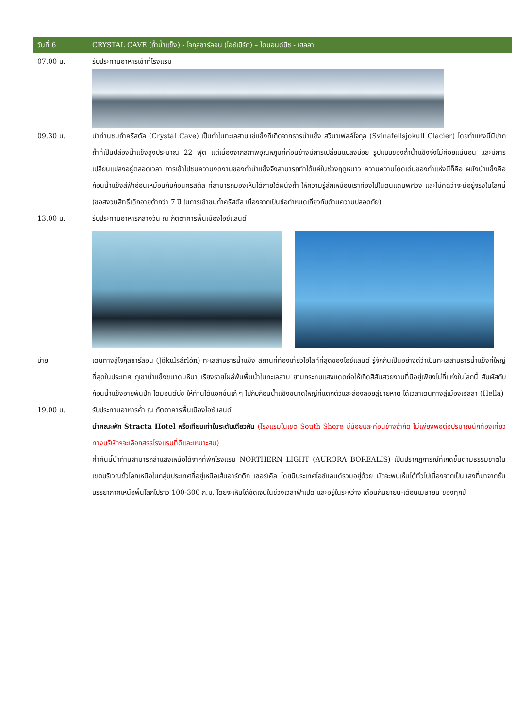วันที่ 6
CRYSTAL CAVE (ถ้ำน้ำแข็ง) - โจกุลซาร์ลอน (ไอซ์เบิร์ก) – ไดมอนด์บีช - เฮลลา
07.00 น. รับประทานอาหารเช้าที่โรงแรม
09.30 น. นำท่านชมถ้ำคริสตัล (Crystal Cave) เป็นถ้ำในทะเลสาบแช่แข็งที่เกิดจากธารน้ำแข็ง สวีนาเฟลล์โจกุล (Svinafellsjokull Glacier) โดยถ้ำแห่งนี้มีปากถ้ำที่เป็นปล่องน้ำแข็งสูงประมาณ 22 ฟุต แต่เนื่องจากสภาพอุณหภูมิที่ค่อนข้างมีการเปลี่ยนแปลงบ่อย รูปแบบของถ้ำน้ำแข็งจึงไม่ค่อยแน่นอน และมีการเปลี่ยนแปลงอยู่ตลอดเวลา การเข้าไปชมความงดงามของถ้ำน้ำแข็งจึงสามารถทำได้แค่ในช่วงฤดูหนาว ความความโดดเด่นของถ้ำแห่งนี้ก็คือ ผนังน้ำแข็งคือก้อนน้ำแข็งสีฟ้าอ่อนเหมือนกับก้อนคริสตัล ที่สามารถมองเห็นได้ภายใต้ผนังถ้ำ ให้ความรู้สึกเหมือนเราท่องไปในดินแดนพิศวง และไม่คิดว่าจะมีอยู่จริงในโลกนี้ (ขอสงวนสิทธิ์เด็กอายุต่ำกว่า 7 ปี ในการเข้าชมถ้ำคริสตัล เนื่องจากเป็นข้อกำหนดเกี่ยวกับด้านความปลอดภัย)
13.00 น. รับประทานอาหารกลางวัน ณ ภัตตาคารพื้นเมืองไอซ์แลนด์
บ่าย เดินทางสู่โจกุลซาร์ลอน (Jökulsárlón) ทะเลสาบธารน้ำแข็ง สถานที่ท่องเที่ยวไฮไลท์ที่สุดของไอซ์แลนด์ รู้จักกันเป็นอย่างดีว่าเป็นทะเลสาบธารน้ำแข็งที่ใหญ่ที่สุดในประเทศ ภูเขาน้ำแข็งขนาดมหึมา เรียงรายโผล่พ้นพื้นน้ำในทะเลสาบ ยามกระทบแสงแดดก่อให้เกิดสีสันสวยงามที่มีอยู่เพียงไม่กี่แห่งในโลกนี้ สัมผัสกับก้อนน้ำแข็งอายุพันปีที่ ไดมอนด์บีช ให้ท่านได้แอคชั่นเก๋ ๆ ไปกับก้อนน้ำแข็งขนาดใหญ่ที่แตกตัวและล่องลอยสู่ชายหาด ได้เวลาเดินทางสู่เมืองเฮลลา (Hella)
19.00 น. รับประทานอาหารค่ำ ณ ภัตตาคารพื้นเมืองไอซ์แลนด์
นำคณะพัก Stracta Hotel หรือเทียบเท่าในระดับเดียวกัน (โรงแรมในเขต South Shore มีน้อยและค่อนข้างจำกัด ไม่เพียงพอต่อปริมาณนักท่องเที่ยว ทางบริษัทฯจะเลือกสรรโรงแรมที่ดีและเหมาะสม)
ค่ำคืนนี้นำท่านสามารถล่าแสงเหนือได้จากที่พักโรงแรม NORTHERN LIGHT (AURORA BOREALIS) เป็นปรากฏการณ์ที่เกิดขึ้นตามธรรมชาติในเขตบริเวณขั้วโลกเหนือในกลุ่มประเทศที่อยู่เหนือเส้นอาร์กติก เซอร์เคิล โดยมีประเทศไอซ์แลนด์รวมอยู่ด้วย มักจะพบเห็นได้ทั่วไปเนื่องจากเป็นแสงที่มาจากชั้นบรรยากาศเหนือพื้นโลกไปราว 100-300 ก.ม. โดยจะเห็นได้ชัดเจนในช่วงเวลาฟ้าเปิด และอยู่ในระหว่าง เดือนกันยายน-เดือนเมษายน ของทุกปี